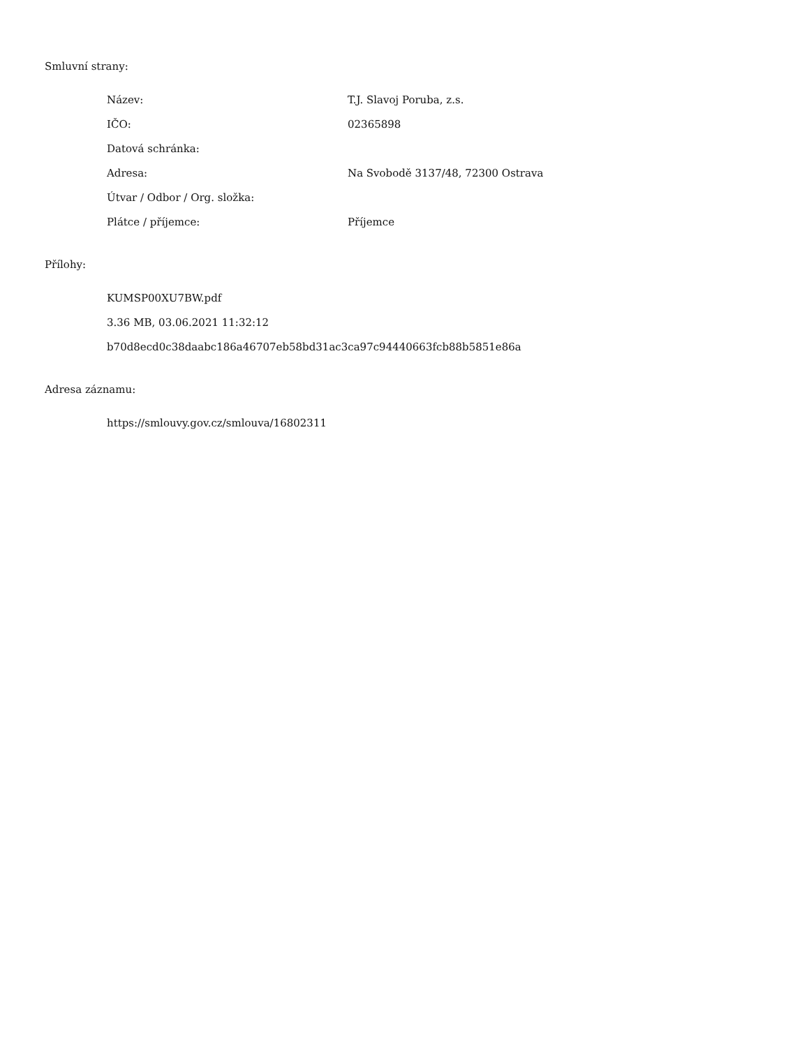Smluvní strany:
| Název: | T.J. Slavoj Poruba, z.s. |
| IČO: | 02365898 |
| Datová schránka: | |
| Adresa: | Na Svobodě 3137/48, 72300 Ostrava |
| Útvar / Odbor / Org. složka: | |
| Plátce / příjemce: | Příjemce |
Přílohy:
KUMSP00XU7BW.pdf
3.36 MB, 03.06.2021 11:32:12
b70d8ecd0c38daabc186a46707eb58bd31ac3ca97c94440663fcb88b5851e86a
Adresa záznamu:
https://smlouvy.gov.cz/smlouva/16802311